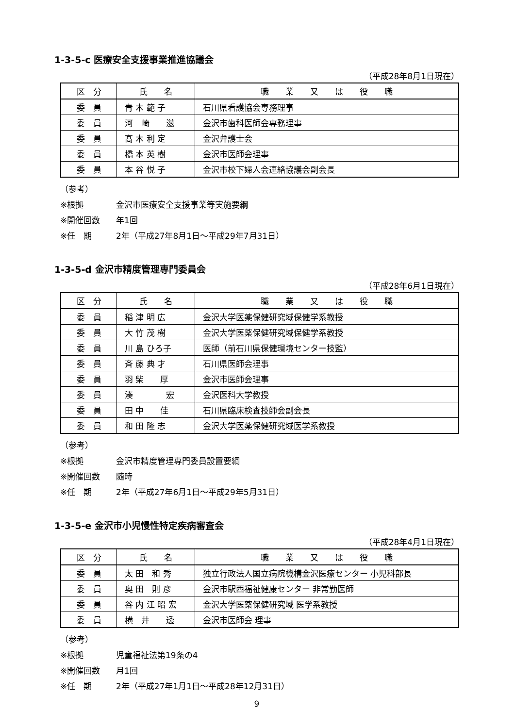1-3-5-c 医療安全支援事業推進協議会
（平成28年8月1日現在）
| 区 分 | 氏 名 | 職 業 又 は 役 職 |
| --- | --- | --- |
| 委 員 | 青 木 範 子 | 石川県看護協会専務理事 |
| 委 員 | 河 崎 滋 | 金沢市歯科医師会専務理事 |
| 委 員 | 髙 木 利 定 | 金沢弁護士会 |
| 委 員 | 橋 本 英 樹 | 金沢市医師会理事 |
| 委 員 | 本 谷 悦 子 | 金沢市校下婦人会連絡協議会副会長 |
（参考）
※根拠 金沢市医療安全支援事業等実施要綱
※開催回数 年1回
※任　期 2年（平成27年8月1日～平成29年7月31日）
1-3-5-d 金沢市精度管理専門委員会
（平成28年6月1日現在）
| 区 分 | 氏 名 | 職 業 又 は 役 職 |
| --- | --- | --- |
| 委 員 | 稲 津 明 広 | 金沢大学医薬保健研究域保健学系教授 |
| 委 員 | 大 竹 茂 樹 | 金沢大学医薬保健研究域保健学系教授 |
| 委 員 | 川 島 ひろ子 | 医師（前石川県保健環境センター技監） |
| 委 員 | 斉 藤 典 才 | 石川県医師会理事 |
| 委 員 | 羽 柴 厚 | 金沢市医師会理事 |
| 委 員 | 湊 宏 | 金沢医科大学教授 |
| 委 員 | 田 中 佳 | 石川県臨床検査技師会副会長 |
| 委 員 | 和 田 隆 志 | 金沢大学医薬保健研究域医学系教授 |
（参考）
※根拠 金沢市精度管理専門委員設置要綱
※開催回数 随時
※任　期 2年（平成27年6月1日～平成29年5月31日）
1-3-5-e 金沢市小児慢性特定疾病審査会
（平成28年4月1日現在）
| 区 分 | 氏 名 | 職 業 又 は 役 職 |
| --- | --- | --- |
| 委 員 | 太 田 和 秀 | 独立行政法人国立病院機構金沢医療センター 小児科部長 |
| 委 員 | 奥 田 則 彦 | 金沢市駅西福祉健康センター 非常勤医師 |
| 委 員 | 谷 内 江 昭 宏 | 金沢大学医薬保健研究域 医学系教授 |
| 委 員 | 横 井 透 | 金沢市医師会 理事 |
（参考）
※根拠 児童福祉法第19条の4
※開催回数 月1回
※任　期 2年（平成27年1月1日～平成28年12月31日）
9